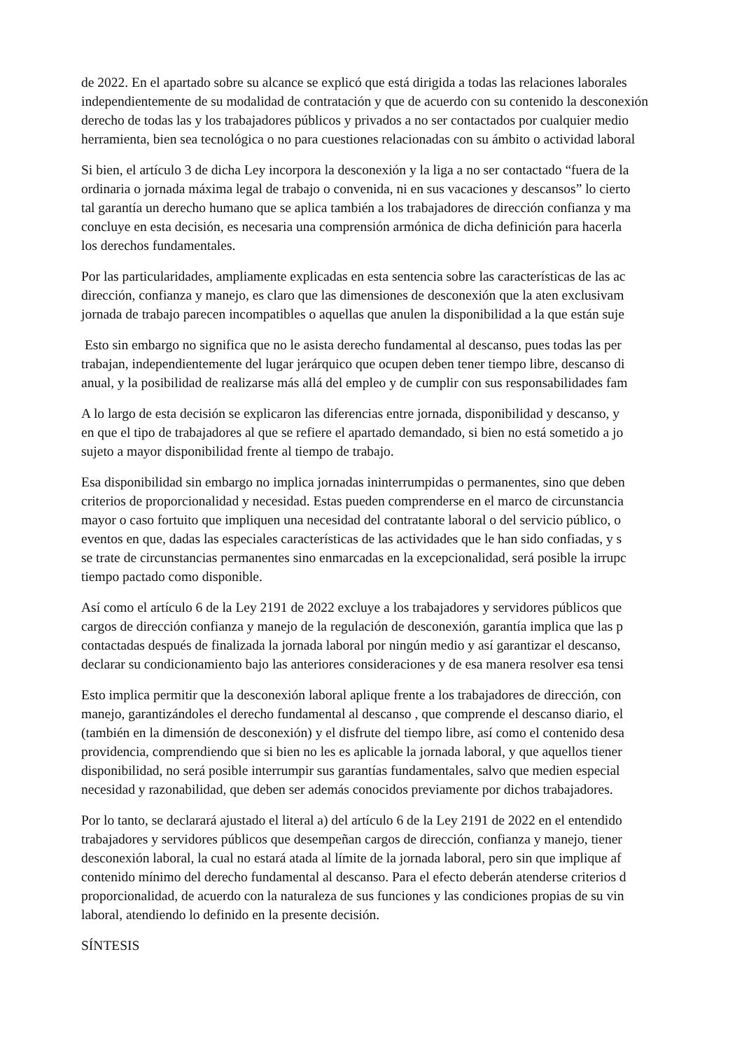de 2022. En el apartado sobre su alcance se explicó que está dirigida a todas las relaciones laborales
independientemente de su modalidad de contratación y que de acuerdo con su contenido la desconexión
derecho de todas las y los trabajadores públicos y privados a no ser contactados por cualquier medio
herramienta, bien sea tecnológica o no para cuestiones relacionadas con su ámbito o actividad laboral
Si bien, el artículo 3 de dicha Ley incorpora la desconexión y la liga a no ser contactado “fuera de la
ordinaria o jornada máxima legal de trabajo o convenida, ni en sus vacaciones y descansos” lo cierto
tal garantía un derecho humano que se aplica también a los trabajadores de dirección confianza y ma
concluye en esta decisión, es necesaria una comprensión armónica de dicha definición para hacerla
los derechos fundamentales.
Por las particularidades, ampliamente explicadas en esta sentencia sobre las características de las ac
dirección, confianza y manejo, es claro que las dimensiones de desconexión que la aten exclusivam
jornada de trabajo parecen incompatibles o aquellas que anulen la disponibilidad a la que están suje
Esto sin embargo no significa que no le asista derecho fundamental al descanso, pues todas las per
trabajan, independientemente del lugar jerárquico que ocupen deben tener tiempo libre, descanso di
anual, y la posibilidad de realizarse más allá del empleo y de cumplir con sus responsabilidades fam
A lo largo de esta decisión se explicaron las diferencias entre jornada, disponibilidad y descanso, y
en que el tipo de trabajadores al que se refiere el apartado demandado, si bien no está sometido a jo
sujeto a mayor disponibilidad frente al tiempo de trabajo.
Esa disponibilidad sin embargo no implica jornadas ininterrumpidas o permanentes, sino que deben
criterios de proporcionalidad y necesidad. Estas pueden comprenderse en el marco de circunstancia
mayor o caso fortuito que impliquen una necesidad del contratante laboral o del servicio público, o
eventos en que, dadas las especiales características de las actividades que le han sido confiadas, y s
se trate de circunstancias permanentes sino enmarcadas en la excepcionalidad, será posible la irrupc
tiempo pactado como disponible.
Así como el artículo 6 de la Ley 2191 de 2022 excluye a los trabajadores y servidores públicos que
cargos de dirección confianza y manejo de la regulación de desconexión, garantía implica que las p
contactadas después de finalizada la jornada laboral por ningún medio y así garantizar el descanso,
declarar su condicionamiento bajo las anteriores consideraciones y de esa manera resolver esa tensi
Esto implica permitir que la desconexión laboral aplique frente a los trabajadores de dirección, con
manejo, garantizándoles el derecho fundamental al descanso , que comprende el descanso diario, el
(también en la dimensión de desconexión) y el disfrute del tiempo libre, así como el contenido desa
providencia, comprendiendo que si bien no les es aplicable la jornada laboral, y que aquellos tiener
disponibilidad, no será posible interrumpir sus garantías fundamentales, salvo que medien especial
necesidad y razonabilidad, que deben ser además conocidos previamente por dichos trabajadores.
Por lo tanto, se declarará ajustado el literal a) del artículo 6 de la Ley 2191 de 2022 en el entendido
trabajadores y servidores públicos que desempeñan cargos de dirección, confianza y manejo, tiener
desconexión laboral, la cual no estará atada al límite de la jornada laboral, pero sin que implique af
contenido mínimo del derecho fundamental al descanso. Para el efecto deberán atenderse criterios d
proporcionalidad, de acuerdo con la naturaleza de sus funciones y las condiciones propias de su vin
laboral, atendiendo lo definido en la presente decisión.
SÍNTESIS